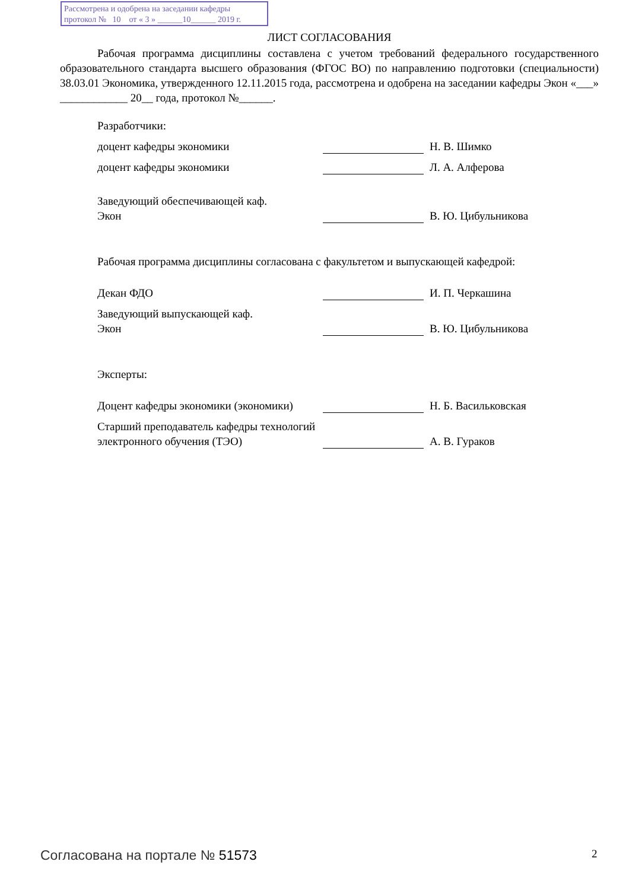Рассмотрена и одобрена на заседании кафедры
протокол № 10 от « 3 » ______10______ 2019 г.
ЛИСТ СОГЛАСОВАНИЯ
Рабочая программа дисциплины составлена с учетом требований федерального государственного образовательного стандарта высшего образования (ФГОС ВО) по направлению подготовки (специальности) 38.03.01 Экономика, утвержденного 12.11.2015 года, рассмотрена и одобрена на заседании кафедры Экон «___» ____________ 20__ года, протокол №______.
Разработчики:
доцент кафедры экономики Н. В. Шимко
доцент кафедры экономики Л. А. Алферова
Заведующий обеспечивающей каф.
Экон
В. Ю. Цибульникова
Рабочая программа дисциплины согласована с факультетом и выпускающей кафедрой:
Декан ФДО И. П. Черкашина
Заведующий выпускающей каф.
Экон
В. Ю. Цибульникова
Эксперты:
Доцент кафедры экономики (экономики)
Н. Б. Васильковская
Старший преподаватель кафедры технологий электронного обучения (ТЭО)
А. В. Гураков
Согласована на портале № 51573 2